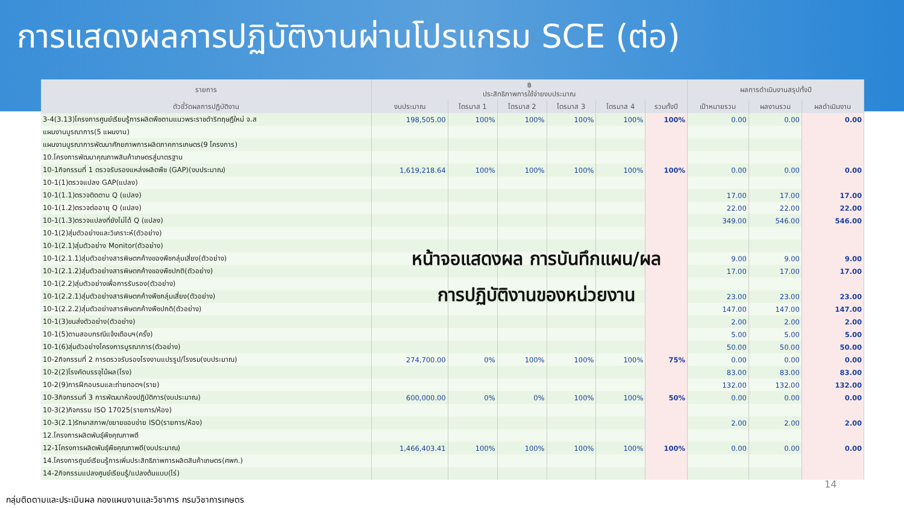การแสดงผลการปฏิบัติงานผ่านโปรแกรม SCE (ต่อ)
| รายการ | ฿ ประสิทธิภาพการใช้จ่ายงบประมาณ | | | | | | ผลการดำเนินงานสรุปทั้งปี | | |
| --- | --- | --- | --- | --- | --- | --- | --- | --- | --- |
| ตัวชี้วัดผลการปฏิบัติงาน | งบประมาณ | ไตรมาส 1 | ไตรมาส 2 | ไตรมาส 3 | ไตรมาส 4 | รวมทั้งปี | เป้าหมายรวม | ผลงานรวม | ผลดำเนินงาน |
| 3-4(3.13)โครงการศูนย์เรียนรู้การผลิตพืชตามแนวพระราชดำริทฤษฎีใหม่ จ.ส | 198,505.00 | 100% | 100% | 100% | 100% | 100% | 0.00 | 0.00 | 0.00 |
| แผนงานบูรณาการ(5 แผนงาน) | | | | | | | | | |
| แผนงานบูรณาการพัฒนาศักยภาพการผลิตภาคการเกษตร(9 โครงการ) | | | | | | | | | |
| 10.โครงการพัฒนาคุณภาพสินค้าเกษตรสู่มาตรฐาน | | | | | | | | | |
| 10-1กิจกรรมที่ 1 ตรวจรับรองแหล่งผลิตพืช (GAP)(งบประมาณ) | 1,619,218.64 | 100% | 100% | 100% | 100% | 100% | 0.00 | 0.00 | 0.00 |
| 10-1(1)ตรวจแปลง GAP(แปลง) | | | | | | | | | |
| 10-1(1.1)ตรวจติดตาม Q (แปลง) | | | | | | | 17.00 | 17.00 | 17.00 |
| 10-1(1.2)ตรวจต่ออายุ Q (แปลง) | | | | | | | 22.00 | 22.00 | 22.00 |
| 10-1(1.3)ตรวจแปลงที่ยังไม่ได้ Q (แปลง) | | | | | | | 349.00 | 546.00 | 546.00 |
| 10-1(2)สุ่มตัวอย่างและวิเคราะห์(ตัวอย่าง) | | | | | | | | | |
| 10-1(2.1)สุ่มตัวอย่าง Monitor(ตัวอย่าง) | | | | | | | | | |
| 10-1(2.1.1)สุ่มตัวอย่างสารพิษตกค้างของพืชกลุ่มเสี่ยง(ตัวอย่าง) | | | | | | | 9.00 | 9.00 | 9.00 |
| 10-1(2.1.2)สุ่มตัวอย่างสารพิษตกค้างของพืชปกติ(ตัวอย่าง) | | | | | | | 17.00 | 17.00 | 17.00 |
| 10-1(2.2)สุ่มตัวอย่างเพื่อการรับรอง(ตัวอย่าง) | | | | | | | | | |
| 10-1(2.2.1)สุ่มตัวอย่างสารพิษตกค้างพืชกลุ่มเสี่ยง(ตัวอย่าง) | | | | | | | 23.00 | 23.00 | 23.00 |
| 10-1(2.2.2)สุ่มตัวอย่างสารพิษตกค้างพืชปกติ(ตัวอย่าง) | | | | | | | 147.00 | 147.00 | 147.00 |
| 10-1(3)ขนส่งตัวอย่าง(ตัวอย่าง) | | | | | | | 2.00 | 2.00 | 2.00 |
| 10-1(5)ตามสอบกรณีแจ้งเตือนฯ(ครั้ง) | | | | | | | 5.00 | 5.00 | 5.00 |
| 10-1(6)สุ่มตัวอย่างโครงการบูรณาการ(ตัวอย่าง) | | | | | | | 50.00 | 50.00 | 50.00 |
| 10-2กิจกรรมที่ 2 การตรวจรับรองโรงงานแปรรูป/โรงรม(งบประมาณ) | 274,700.00 | 0% | 100% | 100% | 100% | 75% | 0.00 | 0.00 | 0.00 |
| 10-2(2)โรงคัดบรรจุไม้ผล(โรง) | | | | | | | 83.00 | 83.00 | 83.00 |
| 10-2(9)การฝึกอบรมและถ่ายทอดฯ(ราย) | | | | | | | 132.00 | 132.00 | 132.00 |
| 10-3กิจกรรมที่ 3 การพัฒนาห้องปฏิบัติการ(งบประมาณ) | 600,000.00 | 0% | 0% | 100% | 100% | 50% | 0.00 | 0.00 | 0.00 |
| 10-3(2)กิจกรรม ISO 17025(รายการ/ห้อง) | | | | | | | | | |
| 10-3(2.1)รักษาสภาพ/ขยายขอบข่าย ISO(รายการ/ห้อง) | | | | | | | 2.00 | 2.00 | 2.00 |
| 12.โครงการผลิตพันธุ์พืชคุณภาพดี | | | | | | | | | |
| 12-1โครงการผลิตพันธุ์พืชคุณภาพดี(งบประมาณ) | 1,466,403.41 | 100% | 100% | 100% | 100% | 100% | 0.00 | 0.00 | 0.00 |
| 14.โครงการศูนย์เรียนรู้การเพิ่มประสิทธิภาพการผลิตสินค้าเกษตร(ศพก.) | | | | | | | | | |
| 14-2กิจกรรมแปลงศูนย์เรียนรู้/แปลงต้นแบบ(ไร่) | | | | | | | | | |
หน้าจอแสดงผล การบันทึกแผน/ผล
การปฏิบัติงานของหน่วยงาน
14
กลุ่มติดตามและประเมินผล กองแผนงานและวิชาการ กรมวิชาการเกษตร